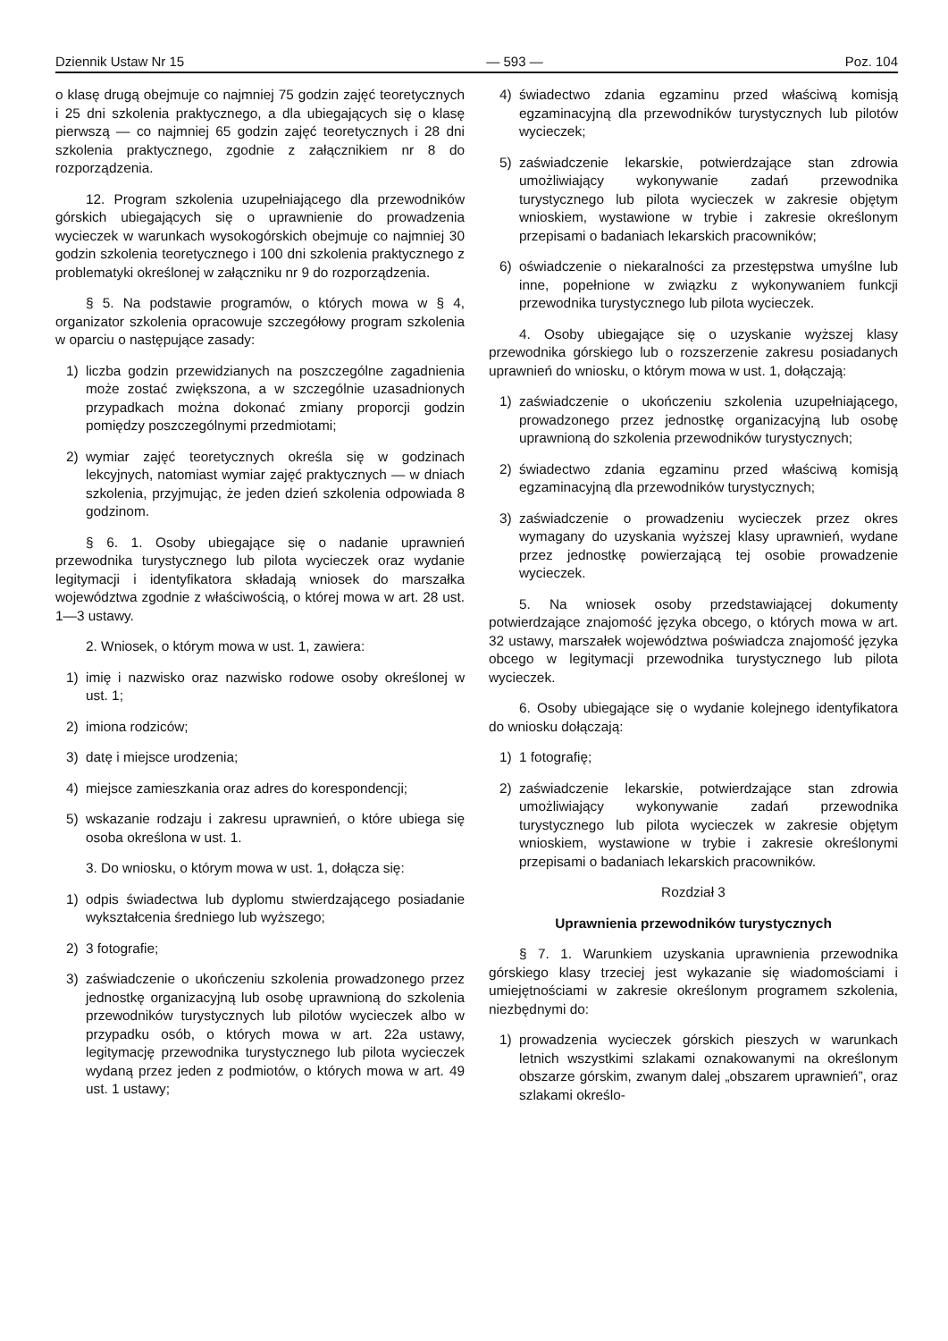Dziennik Ustaw Nr 15 — 593 — Poz. 104
o klasę drugą obejmuje co najmniej 75 godzin zajęć teoretycznych i 25 dni szkolenia praktycznego, a dla ubiegających się o klasę pierwszą — co najmniej 65 godzin zajęć teoretycznych i 28 dni szkolenia praktycznego, zgodnie z załącznikiem nr 8 do rozporządzenia.
12. Program szkolenia uzupełniającego dla przewodników górskich ubiegających się o uprawnienie do prowadzenia wycieczek w warunkach wysokogórskich obejmuje co najmniej 30 godzin szkolenia teoretycznego i 100 dni szkolenia praktycznego z problematyki określonej w załączniku nr 9 do rozporządzenia.
§ 5. Na podstawie programów, o których mowa w § 4, organizator szkolenia opracowuje szczegółowy program szkolenia w oparciu o następujące zasady:
1) liczba godzin przewidzianych na poszczególne zagadnienia może zostać zwiększona, a w szczególnie uzasadnionych przypadkach można dokonać zmiany proporcji godzin pomiędzy poszczególnymi przedmiotami;
2) wymiar zajęć teoretycznych określa się w godzinach lekcyjnych, natomiast wymiar zajęć praktycznych — w dniach szkolenia, przyjmując, że jeden dzień szkolenia odpowiada 8 godzinom.
§ 6. 1. Osoby ubiegające się o nadanie uprawnień przewodnika turystycznego lub pilota wycieczek oraz wydanie legitymacji i identyfikatora składają wniosek do marszałka województwa zgodnie z właściwością, o której mowa w art. 28 ust. 1—3 ustawy.
2. Wniosek, o którym mowa w ust. 1, zawiera:
1) imię i nazwisko oraz nazwisko rodowe osoby określonej w ust. 1;
2) imiona rodziców;
3) datę i miejsce urodzenia;
4) miejsce zamieszkania oraz adres do korespondencji;
5) wskazanie rodzaju i zakresu uprawnień, o które ubiega się osoba określona w ust. 1.
3. Do wniosku, o którym mowa w ust. 1, dołącza się:
1) odpis świadectwa lub dyplomu stwierdzającego posiadanie wykształcenia średniego lub wyższego;
2) 3 fotografie;
3) zaświadczenie o ukończeniu szkolenia prowadzonego przez jednostkę organizacyjną lub osobę uprawnioną do szkolenia przewodników turystycznych lub pilotów wycieczek albo w przypadku osób, o których mowa w art. 22a ustawy, legitymację przewodnika turystycznego lub pilota wycieczek wydaną przez jeden z podmiotów, o których mowa w art. 49 ust. 1 ustawy;
4) świadectwo zdania egzaminu przed właściwą komisją egzaminacyjną dla przewodników turystycznych lub pilotów wycieczek;
5) zaświadczenie lekarskie, potwierdzające stan zdrowia umożliwiający wykonywanie zadań przewodnika turystycznego lub pilota wycieczek w zakresie objętym wnioskiem, wystawione w trybie i zakresie określonym przepisami o badaniach lekarskich pracowników;
6) oświadczenie o niekaralności za przestępstwa umyślne lub inne, popełnione w związku z wykonywaniem funkcji przewodnika turystycznego lub pilota wycieczek.
4. Osoby ubiegające się o uzyskanie wyższej klasy przewodnika górskiego lub o rozszerzenie zakresu posiadanych uprawnień do wniosku, o którym mowa w ust. 1, dołączają:
1) zaświadczenie o ukończeniu szkolenia uzupełniającego, prowadzonego przez jednostkę organizacyjną lub osobę uprawnioną do szkolenia przewodników turystycznych;
2) świadectwo zdania egzaminu przed właściwą komisją egzaminacyjną dla przewodników turystycznych;
3) zaświadczenie o prowadzeniu wycieczek przez okres wymagany do uzyskania wyższej klasy uprawnień, wydane przez jednostkę powierzającą tej osobie prowadzenie wycieczek.
5. Na wniosek osoby przedstawiającej dokumenty potwierdzające znajomość języka obcego, o których mowa w art. 32 ustawy, marszałek województwa poświadcza znajomość języka obcego w legitymacji przewodnika turystycznego lub pilota wycieczek.
6. Osoby ubiegające się o wydanie kolejnego identyfikatora do wniosku dołączają:
1) 1 fotografię;
2) zaświadczenie lekarskie, potwierdzające stan zdrowia umożliwiający wykonywanie zadań przewodnika turystycznego lub pilota wycieczek w zakresie objętym wnioskiem, wystawione w trybie i zakresie określonymi przepisami o badaniach lekarskich pracowników.
Rozdział 3
Uprawnienia przewodników turystycznych
§ 7. 1. Warunkiem uzyskania uprawnienia przewodnika górskiego klasy trzeciej jest wykazanie się wiadomościami i umiejętnościami w zakresie określonym programem szkolenia, niezbędnymi do:
1) prowadzenia wycieczek górskich pieszych w warunkach letnich wszystkimi szlakami oznakowanymi na określonym obszarze górskim, zwanym dalej „obszarem uprawnień”, oraz szlakami określo-